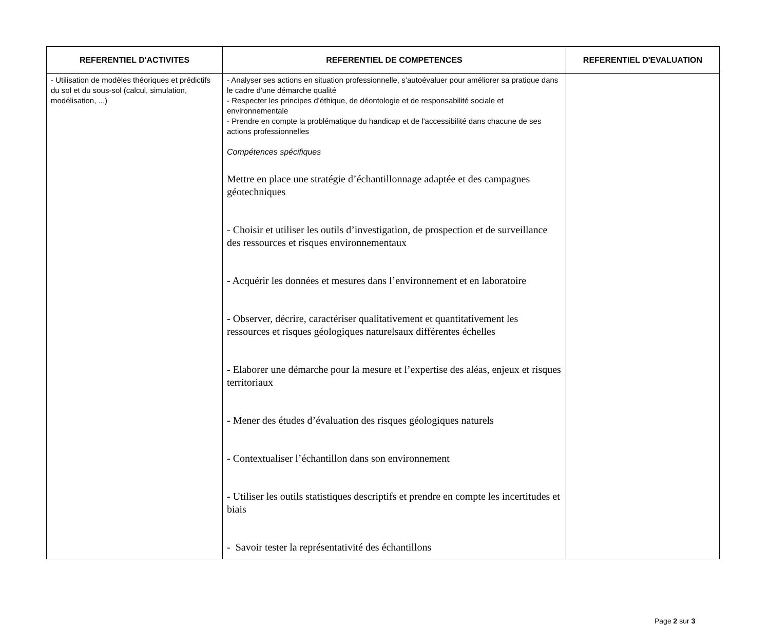| REFERENTIEL D'ACTIVITES | REFERENTIEL DE COMPETENCES | REFERENTIEL D'EVALUATION |
| --- | --- | --- |
| - Utilisation de modèles théoriques et prédictifs du sol et du sous-sol (calcul, simulation, modélisation, ...) | - Analyser ses actions en situation professionnelle, s’autoévaluer pour améliorer sa pratique dans le cadre d'une démarche qualité - Respecter les principes d’éthique, de déontologie et de responsabilité sociale et environnementale - Prendre en compte la problématique du handicap et de l'accessibilité dans chacune de ses actions professionnelles Compétences spécifiques Mettre en place une stratégie d’échantillonnage adaptée et des campagnes géotechniques - Choisir et utiliser les outils d’investigation, de prospection et de surveillance des ressources et risques environnementaux - Acquérir les données et mesures dans l’environnement et en laboratoire - Observer, décrire, caractériser qualitativement et quantitativement les ressources et risques géologiques naturelsaux différentes échelles - Elaborer une démarche pour la mesure et l’expertise des aléas, enjeux et risques territoriaux - Mener des études d’évaluation des risques géologiques naturels - Contextualiser l’échantillon dans son environnement - Utiliser les outils statistiques descriptifs et prendre en compte les incertitudes et biais - Savoir tester la représentativité des échantillons | |
Page 2 sur 3